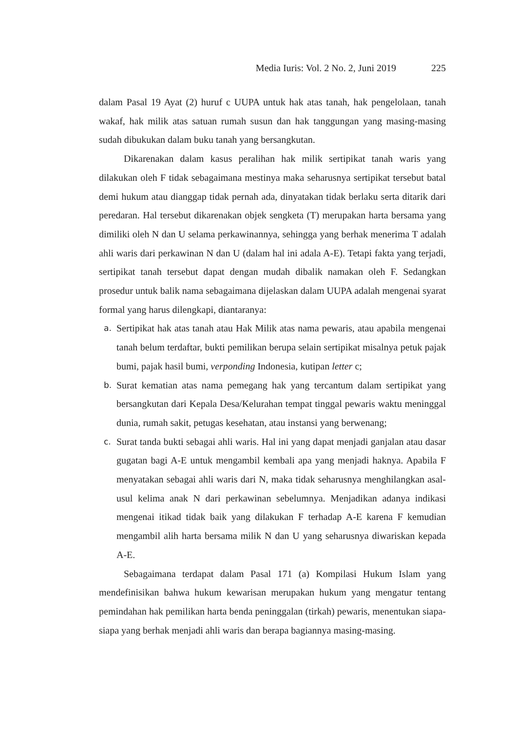Media Iuris: Vol. 2 No. 2, Juni 2019 225
dalam Pasal 19 Ayat (2) huruf c UUPA untuk hak atas tanah, hak pengelolaan, tanah wakaf, hak milik atas satuan rumah susun dan hak tanggungan yang masing-masing sudah dibukukan dalam buku tanah yang bersangkutan.
Dikarenakan dalam kasus peralihan hak milik sertipikat tanah waris yang dilakukan oleh F tidak sebagaimana mestinya maka seharusnya sertipikat tersebut batal demi hukum atau dianggap tidak pernah ada, dinyatakan tidak berlaku serta ditarik dari peredaran. Hal tersebut dikarenakan objek sengketa (T) merupakan harta bersama yang dimiliki oleh N dan U selama perkawinannya, sehingga yang berhak menerima T adalah ahli waris dari perkawinan N dan U (dalam hal ini adala A-E). Tetapi fakta yang terjadi, sertipikat tanah tersebut dapat dengan mudah dibalik namakan oleh F. Sedangkan prosedur untuk balik nama sebagaimana dijelaskan dalam UUPA adalah mengenai syarat formal yang harus dilengkapi, diantaranya:
a.
Sertipikat hak atas tanah atau Hak Milik atas nama pewaris, atau apabila mengenai tanah belum terdaftar, bukti pemilikan berupa selain sertipikat misalnya petuk pajak bumi, pajak hasil bumi, verponding Indonesia, kutipan letter c;
b.
Surat kematian atas nama pemegang hak yang tercantum dalam sertipikat yang bersangkutan dari Kepala Desa/Kelurahan tempat tinggal pewaris waktu meninggal dunia, rumah sakit, petugas kesehatan, atau instansi yang berwenang;
c.
Surat tanda bukti sebagai ahli waris. Hal ini yang dapat menjadi ganjalan atau dasar gugatan bagi A-E untuk mengambil kembali apa yang menjadi haknya. Apabila F menyatakan sebagai ahli waris dari N, maka tidak seharusnya menghilangkan asal-usul kelima anak N dari perkawinan sebelumnya. Menjadikan adanya indikasi mengenai itikad tidak baik yang dilakukan F terhadap A-E karena F kemudian mengambil alih harta bersama milik N dan U yang seharusnya diwariskan kepada A-E.
Sebagaimana terdapat dalam Pasal 171 (a) Kompilasi Hukum Islam yang mendefinisikan bahwa hukum kewarisan merupakan hukum yang mengatur tentang pemindahan hak pemilikan harta benda peninggalan (tirkah) pewaris, menentukan siapa-siapa yang berhak menjadi ahli waris dan berapa bagiannya masing-masing.